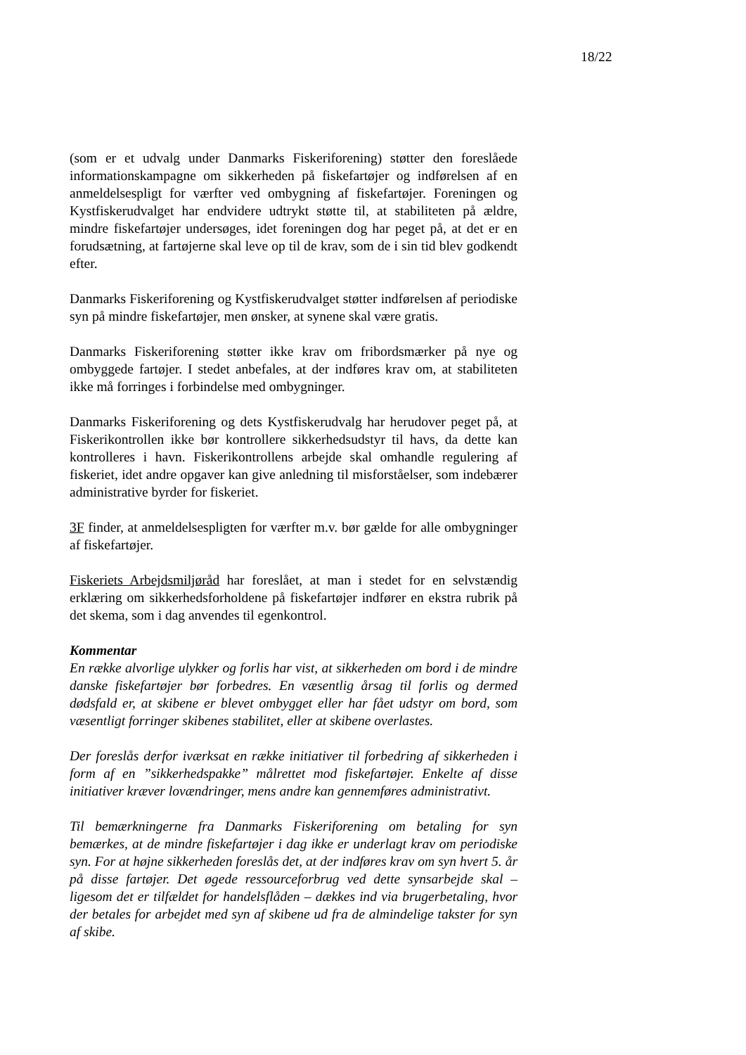18/22
(som er et udvalg under Danmarks Fiskeriforening) støtter den foreslåede informationskampagne om sikkerheden på fiskefartøjer og indførelsen af en anmeldelsespligt for værfter ved ombygning af fiskefartøjer. Foreningen og Kystfiskerudvalget har endvidere udtrykt støtte til, at stabiliteten på ældre, mindre fiskefartøjer undersøges, idet foreningen dog har peget på, at det er en forudsætning, at fartøjerne skal leve op til de krav, som de i sin tid blev godkendt efter.
Danmarks Fiskeriforening og Kystfiskerudvalget støtter indførelsen af periodiske syn på mindre fiskefartøjer, men ønsker, at synene skal være gratis.
Danmarks Fiskeriforening støtter ikke krav om fribordsmærker på nye og ombyggede fartøjer. I stedet anbefales, at der indføres krav om, at stabiliteten ikke må forringes i forbindelse med ombygninger.
Danmarks Fiskeriforening og dets Kystfiskerudvalg har herudover peget på, at Fiskerikontrollen ikke bør kontrollere sikkerhedsudstyr til havs, da dette kan kontrolleres i havn. Fiskerikontrollens arbejde skal omhandle regulering af fiskeriet, idet andre opgaver kan give anledning til misforståelser, som indebærer administrative byrder for fiskeriet.
3F finder, at anmeldelsespligten for værfter m.v. bør gælde for alle ombygninger af fiskefartøjer.
Fiskeriets Arbejdsmiljøråd har foreslået, at man i stedet for en selvstændig erklæring om sikkerhedsforholdene på fiskefartøjer indfører en ekstra rubrik på det skema, som i dag anvendes til egenkontrol.
Kommentar
En række alvorlige ulykker og forlis har vist, at sikkerheden om bord i de mindre danske fiskefartøjer bør forbedres. En væsentlig årsag til forlis og dermed dødsfald er, at skibene er blevet ombygget eller har fået udstyr om bord, som væsentligt forringer skibenes stabilitet, eller at skibene overlastes.
Der foreslås derfor iværksat en række initiativer til forbedring af sikkerheden i form af en ”sikkerhedspakke” målrettet mod fiskefartøjer. Enkelte af disse initiativer kræver lovændringer, mens andre kan gennemføres administrativt.
Til bemærkningerne fra Danmarks Fiskeriforening om betaling for syn bemærkes, at de mindre fiskefartøjer i dag ikke er underlagt krav om periodiske syn. For at højne sikkerheden foreslås det, at der indføres krav om syn hvert 5. år på disse fartøjer. Det øgede ressourceforbrug ved dette synsarbejde skal – ligesom det er tilfældet for handelsflåden – dækkes ind via brugerbetaling, hvor der betales for arbejdet med syn af skibene ud fra de almindelige takster for syn af skibe.